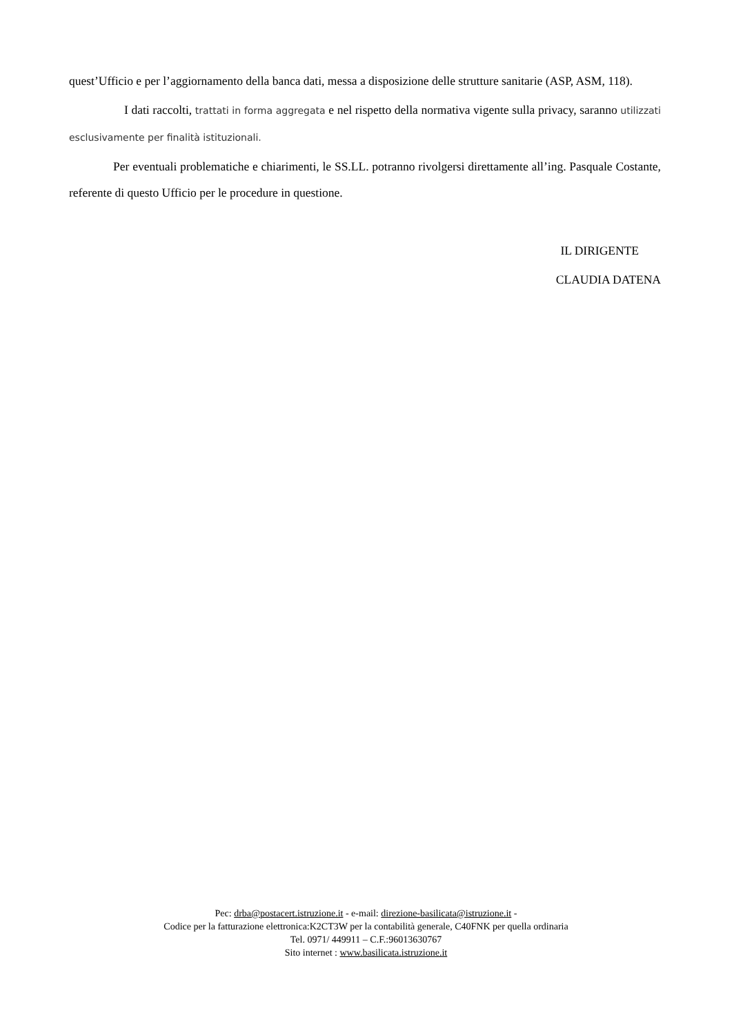quest’Ufficio e per l’aggiornamento della banca dati, messa a disposizione delle strutture sanitarie (ASP, ASM, 118).
I dati raccolti, trattati in forma aggregata e nel rispetto della normativa vigente sulla privacy, saranno utilizzati esclusivamente per finalità istituzionali.
Per eventuali problematiche e chiarimenti, le SS.LL. potranno rivolgersi direttamente all’ing. Pasquale Costante, referente di questo Ufficio per le procedure in questione.
IL DIRIGENTE
CLAUDIA DATENA
Pec: drba@postacert.istruzione.it - e-mail: direzione-basilicata@istruzione.it -
Codice per la fatturazione elettronica:K2CT3W per la contabilità generale, C40FNK per quella ordinaria
Tel. 0971/ 449911 – C.F.:96013630767
Sito internet : www.basilicata.istruzione.it